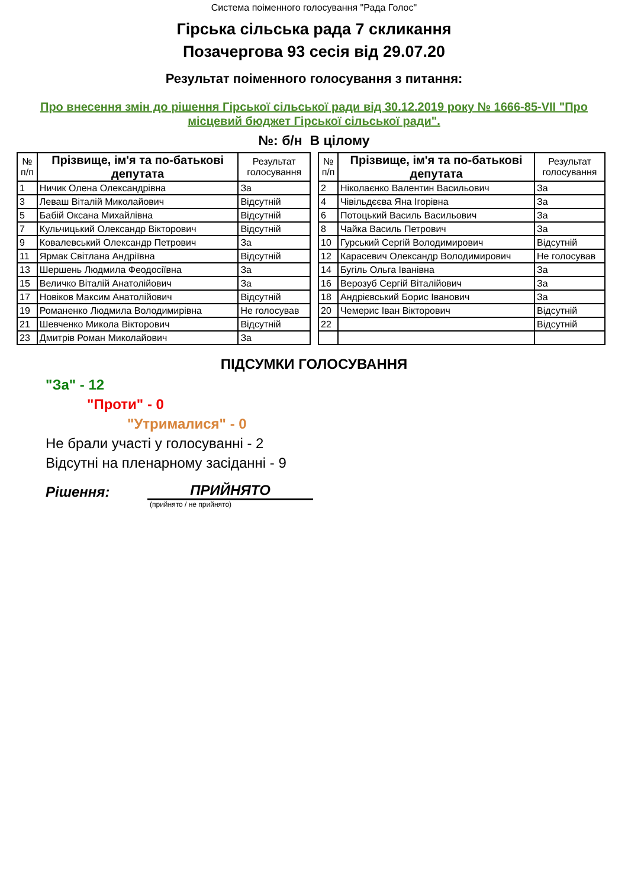Система поіменного голосування "Рада Голос"
Гірська сільська рада 7 скликання
Позачергова 93 сесія від 29.07.20
Результат поіменного голосування з питання:
Про внесення змін до рішення Гірської сільської ради від 30.12.2019 року № 1666-85-VII "Про місцевий бюджет Гірської сільської ради".
№: б/н В цілому
| № п/п | Прізвище, ім'я та по-батькові депутата | Результат голосування |
| --- | --- | --- |
| 1 | Ничик Олена Олександрівна | За |
| 3 | Леваш Віталій Миколайович | Відсутній |
| 5 | Бабій Оксана Михайлівна | Відсутній |
| 7 | Кульчицький Олександр Вікторович | Відсутній |
| 9 | Ковалевський Олександр Петрович | За |
| 11 | Ярмак Світлана Андріївна | Відсутній |
| 13 | Шершень Людмила Феодосіївна | За |
| 15 | Величко Віталій Анатолійович | За |
| 17 | Новіков Максим Анатолійович | Відсутній |
| 19 | Романенко Людмила Володимирівна | Не голосував |
| 21 | Шевченко Микола Вікторович | Відсутній |
| 23 | Дмитрів Роман Миколайович | За |
| № п/п | Прізвище, ім'я та по-батькові депутата | Результат голосування |
| --- | --- | --- |
| 2 | Ніколаєнко Валентин Васильович | За |
| 4 | Чівільдєєва Яна Ігорівна | За |
| 6 | Потоцький Василь Васильович | За |
| 8 | Чайка Василь Петрович | За |
| 10 | Гурський Сергій Володимирович | Відсутній |
| 12 | Карасевич Олександр Володимирович | Не голосував |
| 14 | Бугіль Ольга Іванівна | За |
| 16 | Верозуб Сергій Віталійович | За |
| 18 | Андрієвський Борис Іванович | За |
| 20 | Чемерис Іван Вікторович | Відсутній |
| 22 | | Відсутній |
ПІДСУМКИ ГОЛОСУВАННЯ
"За" - 12
"Проти" - 0
"Утрималися" - 0
Не брали участі у голосуванні - 2
Відсутні на пленарному засіданні - 9
Рішення:
ПРИЙНЯТО
(прийнято / не прийнято)